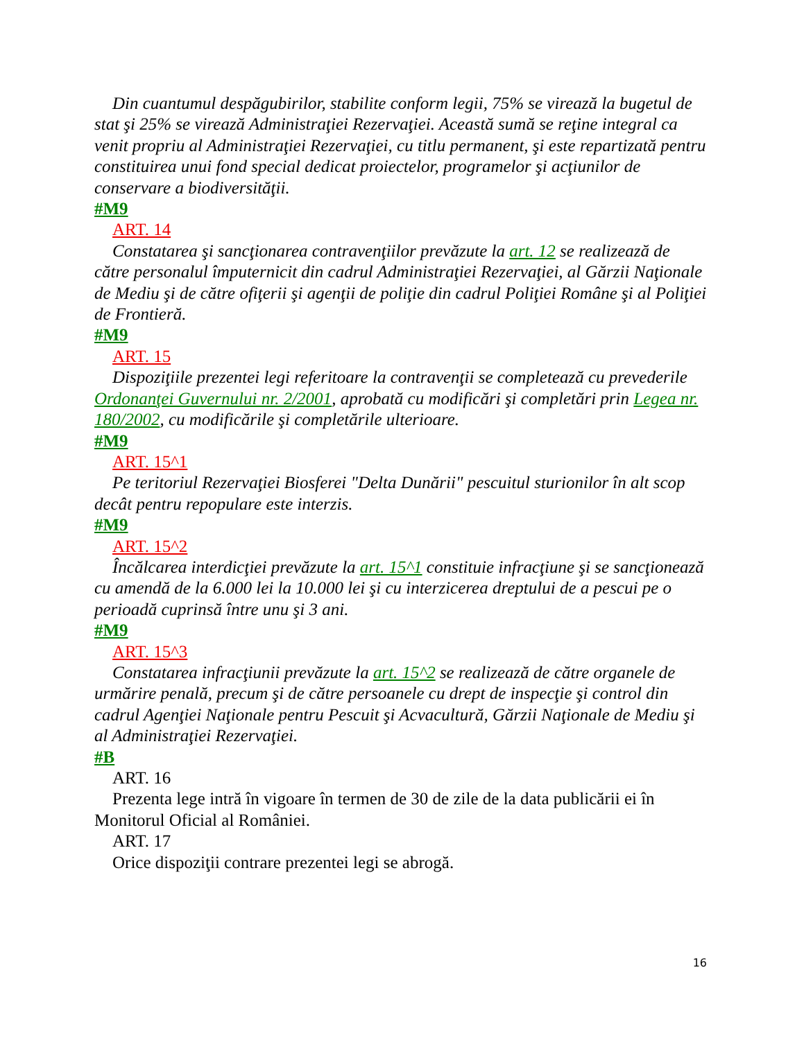Din cuantumul despăgubirilor, stabilite conform legii, 75% se virează la bugetul de stat şi 25% se virează Administraţiei Rezervaţiei. Această sumă se reţine integral ca venit propriu al Administraţiei Rezervaţiei, cu titlu permanent, şi este repartizată pentru constituirea unui fond special dedicat proiectelor, programelor şi acţiunilor de conservare a biodiversităţii.
#M9
ART. 14
Constatarea şi sancţionarea contravenţiilor prevăzute la art. 12 se realizează de către personalul împuternicit din cadrul Administraţiei Rezervaţiei, al Gărzii Naţionale de Mediu şi de către ofiţerii şi agenţii de poliţie din cadrul Poliţiei Române şi al Poliţiei de Frontieră.
#M9
ART. 15
Dispoziţiile prezentei legi referitoare la contravenţii se completează cu prevederile Ordonanţei Guvernului nr. 2/2001, aprobată cu modificări şi completări prin Legea nr. 180/2002, cu modificările şi completările ulterioare.
#M9
ART. 15^1
Pe teritoriul Rezervaţiei Biosferei "Delta Dunării" pescuitul sturionilor în alt scop decât pentru repopulare este interzis.
#M9
ART. 15^2
Încălcarea interdicţiei prevăzute la art. 15^1 constituie infracţiune şi se sancţionează cu amendă de la 6.000 lei la 10.000 lei şi cu interzicerea dreptului de a pescui pe o perioadă cuprinsă între unu şi 3 ani.
#M9
ART. 15^3
Constatarea infracţiunii prevăzute la art. 15^2 se realizează de către organele de urmărire penală, precum şi de către persoanele cu drept de inspecţie şi control din cadrul Agenţiei Naţionale pentru Pescuit şi Acvacultură, Gărzii Naţionale de Mediu şi al Administraţiei Rezervaţiei.
#B
ART. 16
Prezenta lege intră în vigoare în termen de 30 de zile de la data publicării ei în Monitorul Oficial al României.
ART. 17
Orice dispoziţii contrare prezentei legi se abrogă.
16